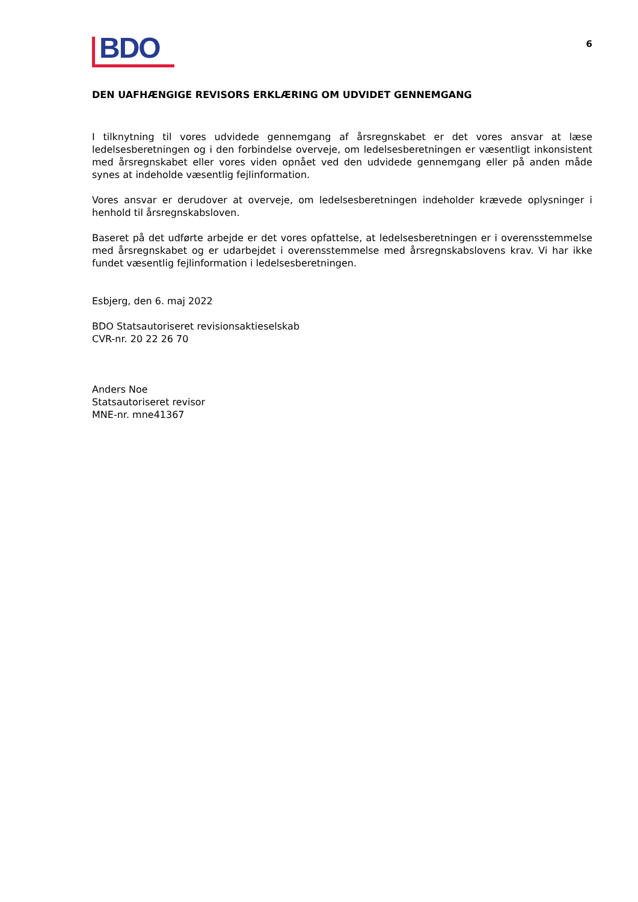BDO
6
DEN UAFHÆNGIGE REVISORS ERKLÆRING OM UDVIDET GENNEMGANG
I tilknytning til vores udvidede gennemgang af årsregnskabet er det vores ansvar at læse ledelsesberetningen og i den forbindelse overveje, om ledelsesberetningen er væsentligt inkonsistent med årsregnskabet eller vores viden opnået ved den udvidede gennemgang eller på anden måde synes at indeholde væsentlig fejlinformation.
Vores ansvar er derudover at overveje, om ledelsesberetningen indeholder krævede oplysninger i henhold til årsregnskabsloven.
Baseret på det udførte arbejde er det vores opfattelse, at ledelsesberetningen er i overensstemmelse med årsregnskabet og er udarbejdet i overensstemmelse med årsregnskabslovens krav. Vi har ikke fundet væsentlig fejlinformation i ledelsesberetningen.
Esbjerg, den 6. maj 2022
BDO Statsautoriseret revisionsaktieselskab
CVR-nr. 20 22 26 70
Anders Noe
Statsautoriseret revisor
MNE-nr. mne41367